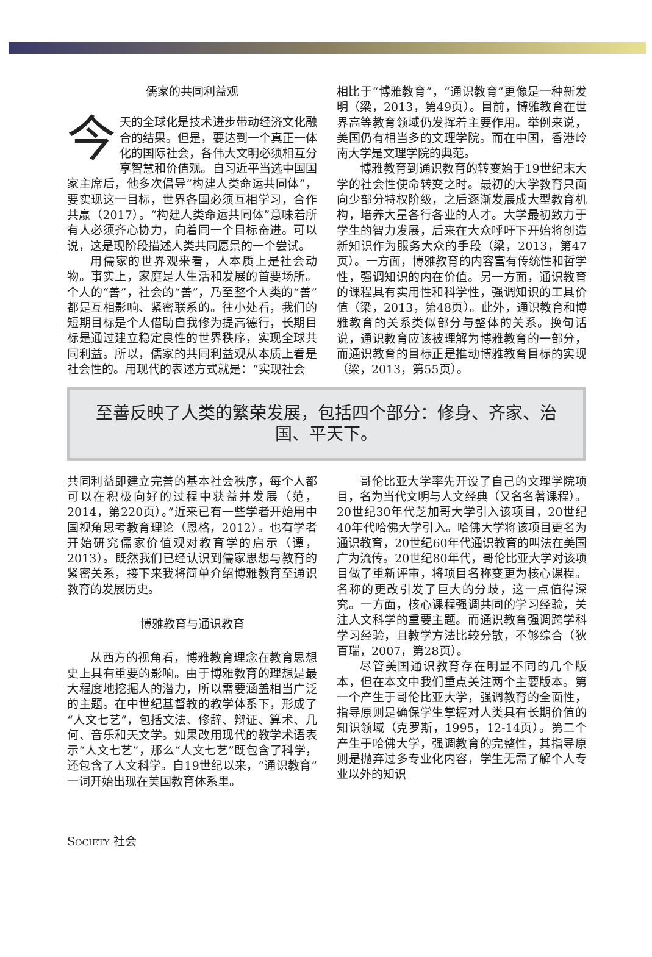儒家的共同利益观
今天的全球化是技术进步带动经济文化融合的结果。但是，要达到一个真正一体化的国际社会，各伟大文明必须相互分享智慧和价值观。自习近平当选中国国家主席后，他多次倡导“构建人类命运共同体”，要实现这一目标，世界各国必须互相学习，合作共赢（2017）。“构建人类命运共同体”意味着所有人必须齐心协力，向着同一个目标奋进。可以说，这是现阶段描述人类共同愿景的一个尝试。
用儒家的世界观来看，人本质上是社会动物。事实上，家庭是人生活和发展的首要场所。个人的“善”，社会的“善”，乃至整个人类的“善”都是互相影响、紧密联系的。往小处看，我们的短期目标是个人借助自我修为提高德行，长期目标是通过建立稳定良性的世界秩序，实现全球共同利益。所以，儒家的共同利益观从本质上看是社会性的。用现代的表述方式就是：“实现社会
相比于“博雅教育”，“通识教育”更像是一种新发明（梁，2013，第49页）。目前，博雅教育在世界高等教育领域仍发挥着主要作用。举例来说，美国仍有相当多的文理学院。而在中国，香港岭南大学是文理学院的典范。
博雅教育到通识教育的转变始于19世纪末大学的社会性使命转变之时。最初的大学教育只面向少部分特权阶级，之后逐渐发展成大型教育机构，培养大量各行各业的人才。大学最初致力于学生的智力发展，后来在大众呼吁下开始将创造新知识作为服务大众的手段（梁，2013，第47页）。一方面，博雅教育的内容富有传统性和哲学性，强调知识的内在价值。另一方面，通识教育的课程具有实用性和科学性，强调知识的工具价值（梁，2013，第48页）。此外，通识教育和博雅教育的关系类似部分与整体的关系。换句话说，通识教育应该被理解为博雅教育的一部分，而通识教育的目标正是推动博雅教育目标的实现（梁，2013，第55页）。
至善反映了人类的繁荣发展，包括四个部分：修身、齐家、治
国、平天下。
共同利益即建立完善的基本社会秩序，每个人都可以在积极向好的过程中获益并发展（范，2014，第220页）。”近来已有一些学者开始用中国视角思考教育理论（恩格，2012）。也有学者开始研究儒家价值观对教育学的启示（谭，2013）。既然我们已经认识到儒家思想与教育的紧密关系，接下来我将简单介绍博雅教育至通识教育的发展历史。
博雅教育与通识教育
从西方的视角看，博雅教育理念在教育思想史上具有重要的影响。由于博雅教育的理想是最大程度地挖掘人的潜力，所以需要涵盖相当广泛的主题。在中世纪基督教的教学体系下，形成了“人文七艺”，包括文法、修辞、辩证、算术、几何、音乐和天文学。如果改用现代的教学术语表示“人文七艺”，那么“人文七艺”既包含了科学，还包含了人文科学。自19世纪以来，“通识教育”一词开始出现在美国教育体系里。
哥伦比亚大学率先开设了自己的文理学院项目，名为当代文明与人文经典（又名名著课程）。20世纪30年代芝加哥大学引入该项目，20世纪40年代哈佛大学引入。哈佛大学将该项目更名为通识教育，20世纪60年代通识教育的叫法在美国广为流传。20世纪80年代，哥伦比亚大学对该项目做了重新评审，将项目名称变更为核心课程。名称的更改引发了巨大的分歧，这一点值得深究。一方面，核心课程强调共同的学习经验，关注人文科学的重要主题。而通识教育强调跨学科学习经验，且教学方法比较分散，不够综合（狄百瑞，2007，第28页）。
尽管美国通识教育存在明显不同的几个版本，但在本文中我们重点关注两个主要版本。第一个产生于哥伦比亚大学，强调教育的全面性，指导原则是确保学生掌握对人类具有长期价值的知识领域（克罗斯，1995，12-14页）。第二个产生于哈佛大学，强调教育的完整性，其指导原则是抛弃过多专业化内容，学生无需了解个人专业以外的知识
SOCIETY 社会